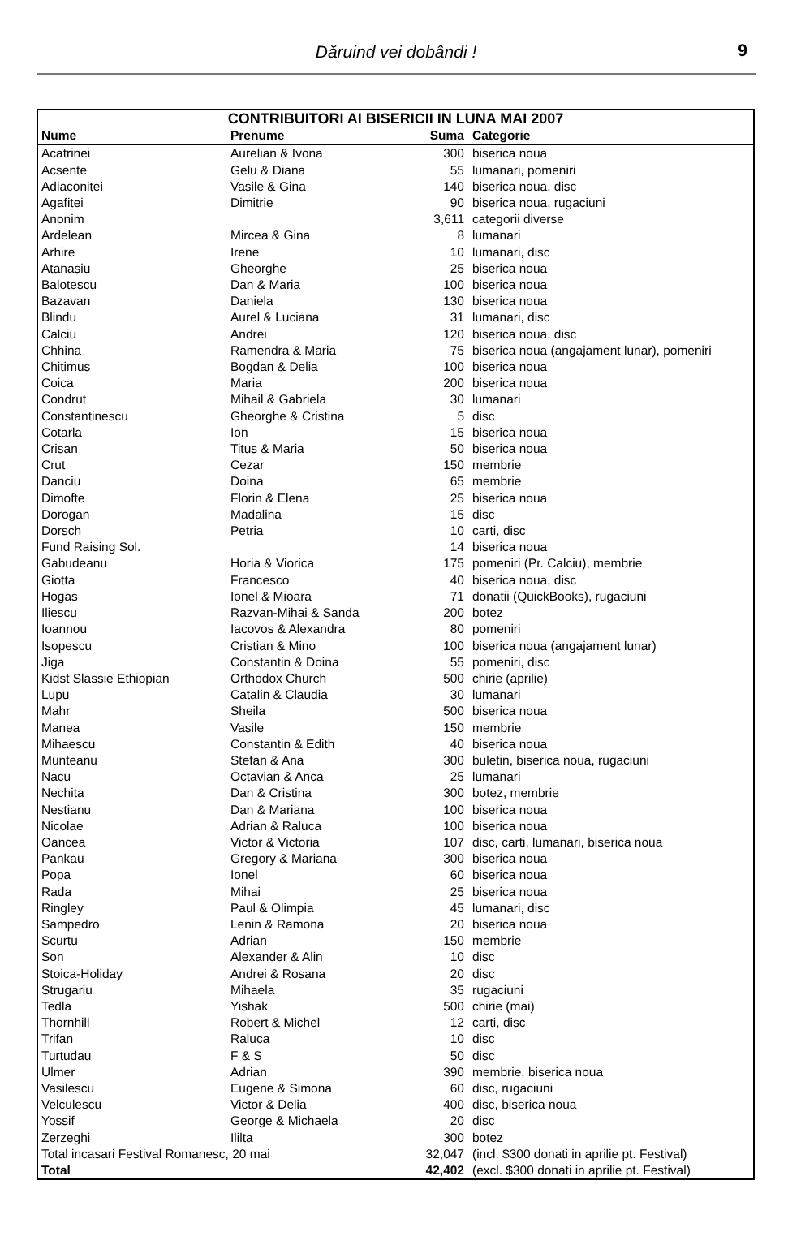Dăruind vei dobândi !
9
| CONTRIBUITORI AI BISERICII IN LUNA MAI 2007 | | | |
| --- | --- | --- | --- |
| Nume | Prenume | Suma | Categorie |
| Acatrinei | Aurelian & Ivona | 300 | biserica noua |
| Acsente | Gelu & Diana | 55 | lumanari, pomeniri |
| Adiaconitei | Vasile & Gina | 140 | biserica noua, disc |
| Agafitei | Dimitrie | 90 | biserica noua, rugaciuni |
| Anonim | | 3,611 | categorii diverse |
| Ardelean | Mircea & Gina | 8 | lumanari |
| Arhire | Irene | 10 | lumanari, disc |
| Atanasiu | Gheorghe | 25 | biserica noua |
| Balotescu | Dan & Maria | 100 | biserica noua |
| Bazavan | Daniela | 130 | biserica noua |
| Blindu | Aurel & Luciana | 31 | lumanari, disc |
| Calciu | Andrei | 120 | biserica noua, disc |
| Chhina | Ramendra & Maria | 75 | biserica noua (angajament lunar), pomeniri |
| Chitimus | Bogdan & Delia | 100 | biserica noua |
| Coica | Maria | 200 | biserica noua |
| Condrut | Mihail & Gabriela | 30 | lumanari |
| Constantinescu | Gheorghe & Cristina | 5 | disc |
| Cotarla | Ion | 15 | biserica noua |
| Crisan | Titus & Maria | 50 | biserica noua |
| Crut | Cezar | 150 | membrie |
| Danciu | Doina | 65 | membrie |
| Dimofte | Florin & Elena | 25 | biserica noua |
| Dorogan | Madalina | 15 | disc |
| Dorsch | Petria | 10 | carti, disc |
| Fund Raising Sol. | | 14 | biserica noua |
| Gabudeanu | Horia & Viorica | 175 | pomeniri (Pr. Calciu), membrie |
| Giotta | Francesco | 40 | biserica noua, disc |
| Hogas | Ionel & Mioara | 71 | donatii (QuickBooks), rugaciuni |
| Iliescu | Razvan-Mihai & Sanda | 200 | botez |
| Ioannou | Iacovos & Alexandra | 80 | pomeniri |
| Isopescu | Cristian & Mino | 100 | biserica noua (angajament lunar) |
| Jiga | Constantin & Doina | 55 | pomeniri, disc |
| Kidst Slassie Ethiopian | Orthodox Church | 500 | chirie (aprilie) |
| Lupu | Catalin & Claudia | 30 | lumanari |
| Mahr | Sheila | 500 | biserica noua |
| Manea | Vasile | 150 | membrie |
| Mihaescu | Constantin & Edith | 40 | biserica noua |
| Munteanu | Stefan & Ana | 300 | buletin, biserica noua, rugaciuni |
| Nacu | Octavian & Anca | 25 | lumanari |
| Nechita | Dan & Cristina | 300 | botez, membrie |
| Nestianu | Dan & Mariana | 100 | biserica noua |
| Nicolae | Adrian & Raluca | 100 | biserica noua |
| Oancea | Victor & Victoria | 107 | disc, carti, lumanari, biserica noua |
| Pankau | Gregory & Mariana | 300 | biserica noua |
| Popa | Ionel | 60 | biserica noua |
| Rada | Mihai | 25 | biserica noua |
| Ringley | Paul & Olimpia | 45 | lumanari, disc |
| Sampedro | Lenin & Ramona | 20 | biserica noua |
| Scurtu | Adrian | 150 | membrie |
| Son | Alexander & Alin | 10 | disc |
| Stoica-Holiday | Andrei & Rosana | 20 | disc |
| Strugariu | Mihaela | 35 | rugaciuni |
| Tedla | Yishak | 500 | chirie (mai) |
| Thornhill | Robert & Michel | 12 | carti, disc |
| Trifan | Raluca | 10 | disc |
| Turtudau | F & S | 50 | disc |
| Ulmer | Adrian | 390 | membrie, biserica noua |
| Vasilescu | Eugene & Simona | 60 | disc, rugaciuni |
| Velculescu | Victor & Delia | 400 | disc, biserica noua |
| Yossif | George & Michaela | 20 | disc |
| Zerzeghi | Ililta | 300 | botez |
| Total incasari Festival Romanesc, 20 mai | | 32,047 | (incl. $300 donati in aprilie pt. Festival) |
| Total | | 42,402 | (excl. $300 donati in aprilie pt. Festival) |